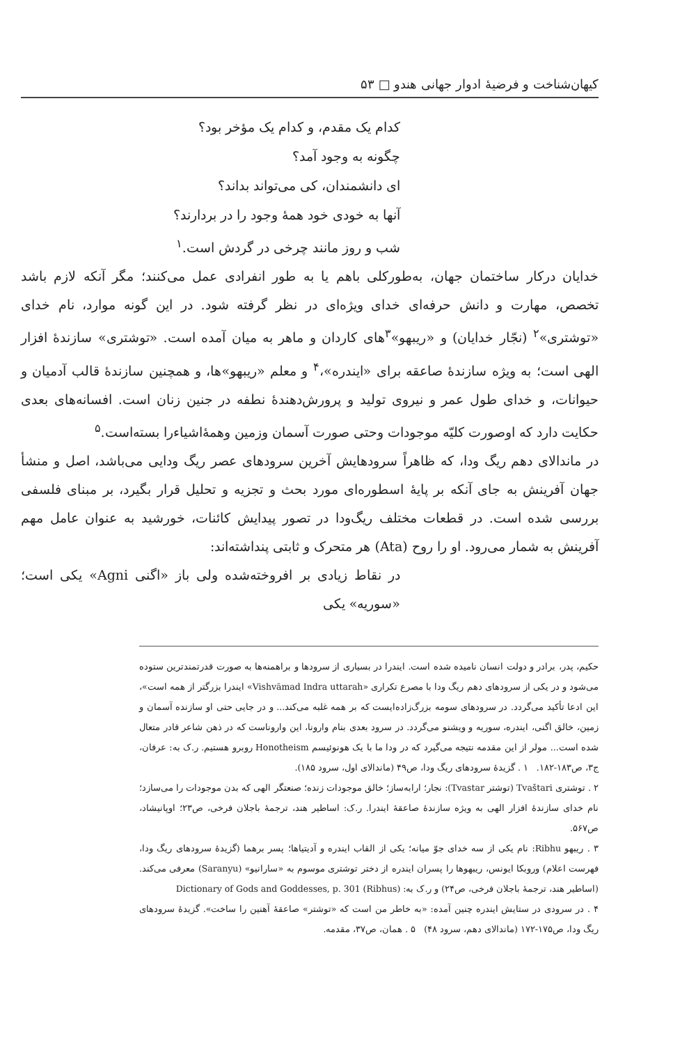کیهان‌شناخت و فرضیهٔ ادوار جهانی هندو □ ۵۳
کدام یک مقدم، و کدام یک مؤخر بود؟
چگونه به وجود آمد؟
ای دانشمندان، کی می‌تواند بداند؟
آنها به خودی خود همهٔ وجود را در بردارند؟
شب و روز مانند چرخی در گردش است.<sup>۱</sup>
خدایان درکار ساختمان جهان، به‌طورکلی باهم یا به طور انفرادی عمل می‌کنند؛ مگر آنکه لازم باشد تخصص، مهارت و دانش حرفه‌ای خدای ویژه‌ای در نظر گرفته شود. در این گونه موارد، نام خدای «توشتری»<sup>۲</sup> (نجّار خدایان) و «ریبهو»<sup>۳</sup>های کاردان و ماهر به میان آمده است. «توشتری» سازندهٔ افزار الهی است؛ به ویژه سازندهٔ صاعقه برای «ایندره»،<sup>۴</sup> و معلم «ریبهو»ها، و همچنین سازندهٔ قالب آدمیان و حیوانات، و خدای طول عمر و نیروی تولید و پرورش‌دهندهٔ نطفه در جنین زنان است. افسانه‌های بعدی حکایت دارد که اوصورت کلیّه موجودات وحتی صورت آسمان وزمین وهمهٔ‌اشیاءرا بسته‌است.<sup>۵</sup>
در ماندالای دهم ریگ ودا، که ظاهراً سرودهایش آخرین سرودهای عصر ریگ ودایی می‌باشد، اصل و منشأ جهان آفرینش به جای آنکه بر پایهٔ اسطوره‌ای مورد بحث و تجزیه و تحلیل قرار بگیرد، بر مبنای فلسفی بررسی شده است. در قطعات مختلف ریگ‌ودا در تصور پیدایش کائنات، خورشید به عنوان عامل مهم آفرینش به شمار می‌رود. او را روح (Ata) هر متحرک و ثابتی پنداشته‌اند:
در نقاط زیادی بر افروخته‌شده ولی باز «اگنی Agni» یکی است؛ «سوریه» یکی
حکیم، پدر، برادر و دولت انسان نامیده شده است. ایندرا در بسیاری از سرودها و براهمنه‌ها به صورت قدرتمندترین ستوده می‌شود و در یکی از سرودهای دهم ریگ ودا با مصرع تکراری «Vishvāmad Indra uttarah» ایندرا بزرگتر از همه است»، این ادعا تأکید می‌گردد. در سرودهای سومه بزرگ‌زاده‌ایست که بر همه غلبه می‌کند... و در جایی حتی او سازنده آسمان و زمین، خالق اگنی، ایندره، سوریه و ویشنو می‌گردد. در سرود بعدی بنام وارونا، این وارونا‌ست که در ذهن شاعر قادر متعال شده است... مولر از این مقدمه نتیجه می‌گیرد که در ودا ما با یک هونوئیسم Honotheism روبرو هستیم. ر.ک به: عرفان، ج۳، ص۱۸۳-۱۸۲. ۱ . گزیدهٔ سرودهای ریگ ودا، ص۴۹ (ماندالای اول، سرود ۱۸۵).
۲ . توشتری Tvaštari (توشتر Tvastar): نجار؛ ارابه‌ساز؛ خالق موجودات زنده؛ صنعتگر الهی که بدن موجودات را می‌سازد؛ نام خدای سازندهٔ افزار الهی به ویژه سازندهٔ صاعقهٔ ایندرا. ر.ک: اساطیر هند، ترجمهٔ باجلان فرخی، ص۲۳؛ اوپانیشاد، ص۵۶۷.
۳ . ریبهو Ribhu: نام یکی از سه خدای جوّ میانه؛ یکی از القاب ایندره و آدیتیاها؛ پسر برهما (گزیدهٔ سرودهای ریگ ودا، فهرست اعلام) وروبکا ایونس، ریبهوها را پسران ایندره از دختر توشتری موسوم به «سارانیو» (Saranyu) معرفی می‌کند. (اساطیر هند، ترجمهٔ باجلان فرخی، ص۲۴) و ر.ک به: Dictionary of Gods and Goddesses, p. 301 (Ribhus)
۴ . در سرودی در ستایش ایندره چنین آمده: «به خاطر من است که «توشتر» صاعقهٔ آهنین را ساخت». گزیدهٔ سرودهای ریگ ودا، ص۱۷۵-۱۷۲ (ماندالای دهم، سرود ۴۸) ۵ . همان، ص۳۷، مقدمه.